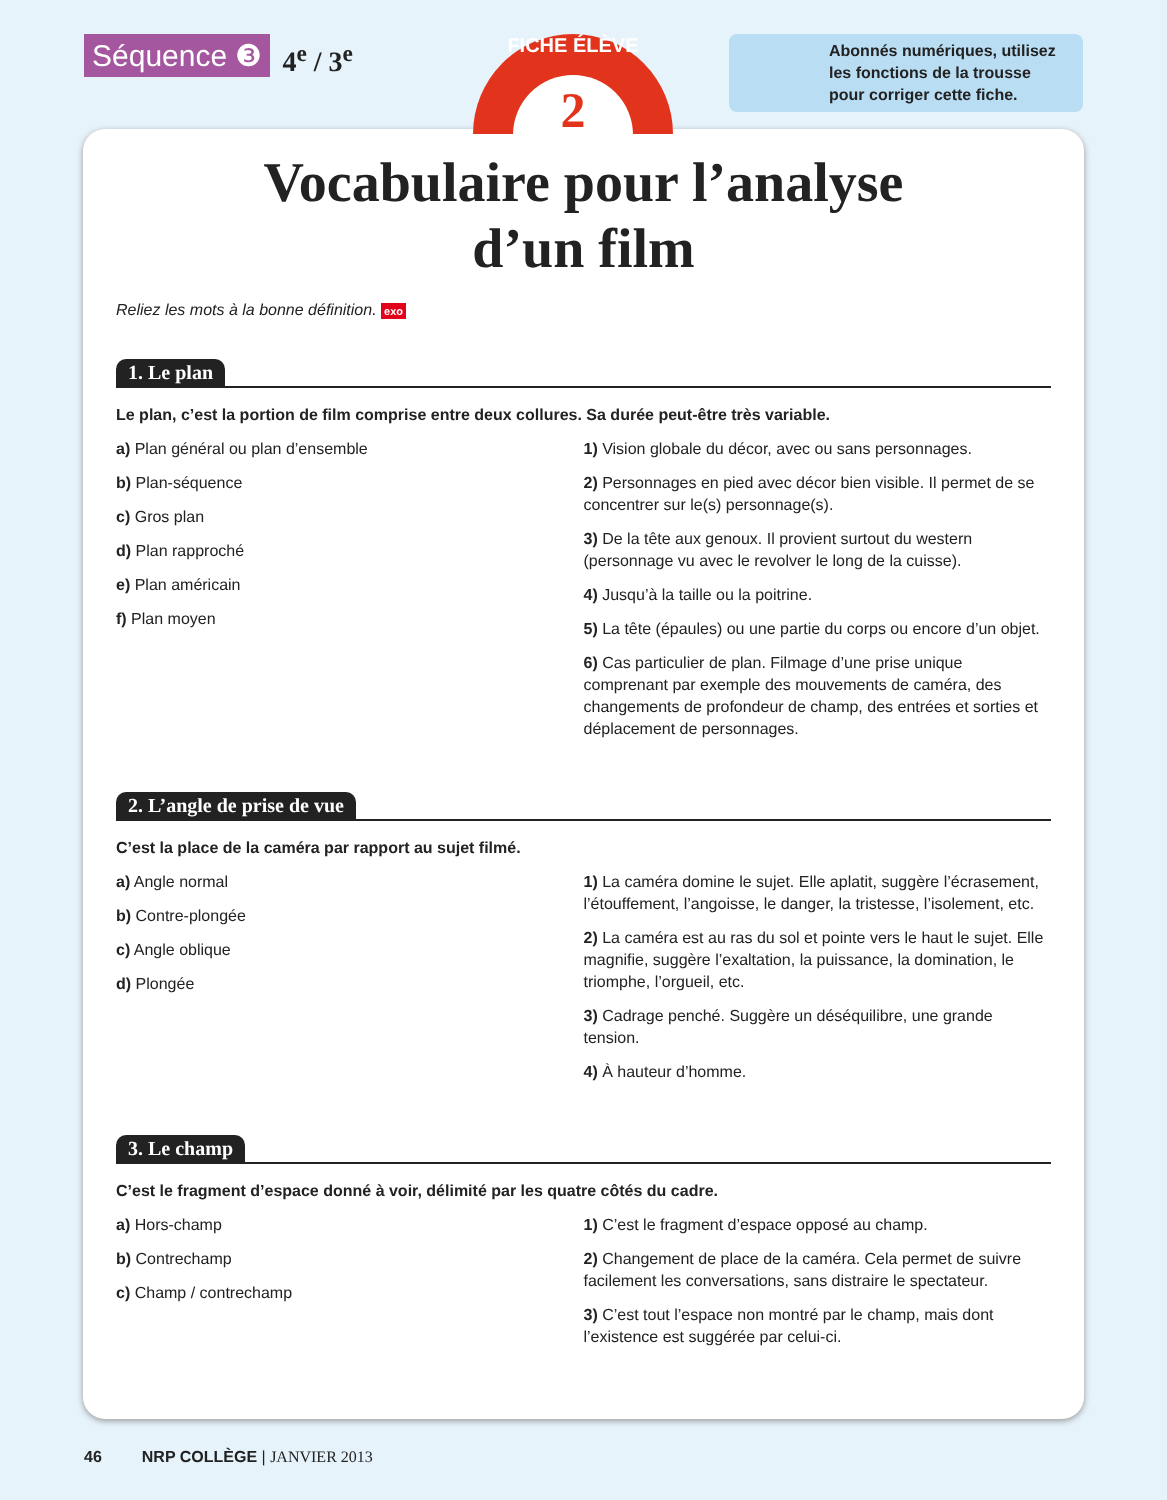Séquence ❸ 4<sup>e</sup> / 3<sup>e</sup>
FICHE ÉLÈVE
2
Abonnés numériques, utilisez les fonctions de la trousse pour corriger cette fiche.
Vocabulaire pour l’analyse
d’un film
Reliez les mots à la bonne définition. exo
1. Le plan
Le plan, c’est la portion de film comprise entre deux collures. Sa durée peut-être très variable.
a) Plan général ou plan d’ensemble
b) Plan-séquence
c) Gros plan
d) Plan rapproché
e) Plan américain
f) Plan moyen
1) Vision globale du décor, avec ou sans personnages.
2) Personnages en pied avec décor bien visible. Il permet de se concentrer sur le(s) personnage(s).
3) De la tête aux genoux. Il provient surtout du western (personnage vu avec le revolver le long de la cuisse).
4) Jusqu’à la taille ou la poitrine.
5) La tête (épaules) ou une partie du corps ou encore d’un objet.
6) Cas particulier de plan. Filmage d’une prise unique comprenant par exemple des mouvements de caméra, des changements de profondeur de champ, des entrées et sorties et déplacement de personnages.
2. L’angle de prise de vue
C’est la place de la caméra par rapport au sujet filmé.
a) Angle normal
b) Contre-plongée
c) Angle oblique
d) Plongée
1) La caméra domine le sujet. Elle aplatit, suggère l’écrasement, l’étouffement, l’angoisse, le danger, la tristesse, l’isolement, etc.
2) La caméra est au ras du sol et pointe vers le haut le sujet. Elle magnifie, suggère l’exaltation, la puissance, la domination, le triomphe, l’orgueil, etc.
3) Cadrage penché. Suggère un déséquilibre, une grande tension.
4) À hauteur d’homme.
3. Le champ
C’est le fragment d’espace donné à voir, délimité par les quatre côtés du cadre.
a) Hors-champ
b) Contrechamp
c) Champ / contrechamp
1) C’est le fragment d’espace opposé au champ.
2) Changement de place de la caméra. Cela permet de suivre facilement les conversations, sans distraire le spectateur.
3) C’est tout l’espace non montré par le champ, mais dont l’existence est suggérée par celui-ci.
46 NRP COLLÈGE | JANVIER 2013